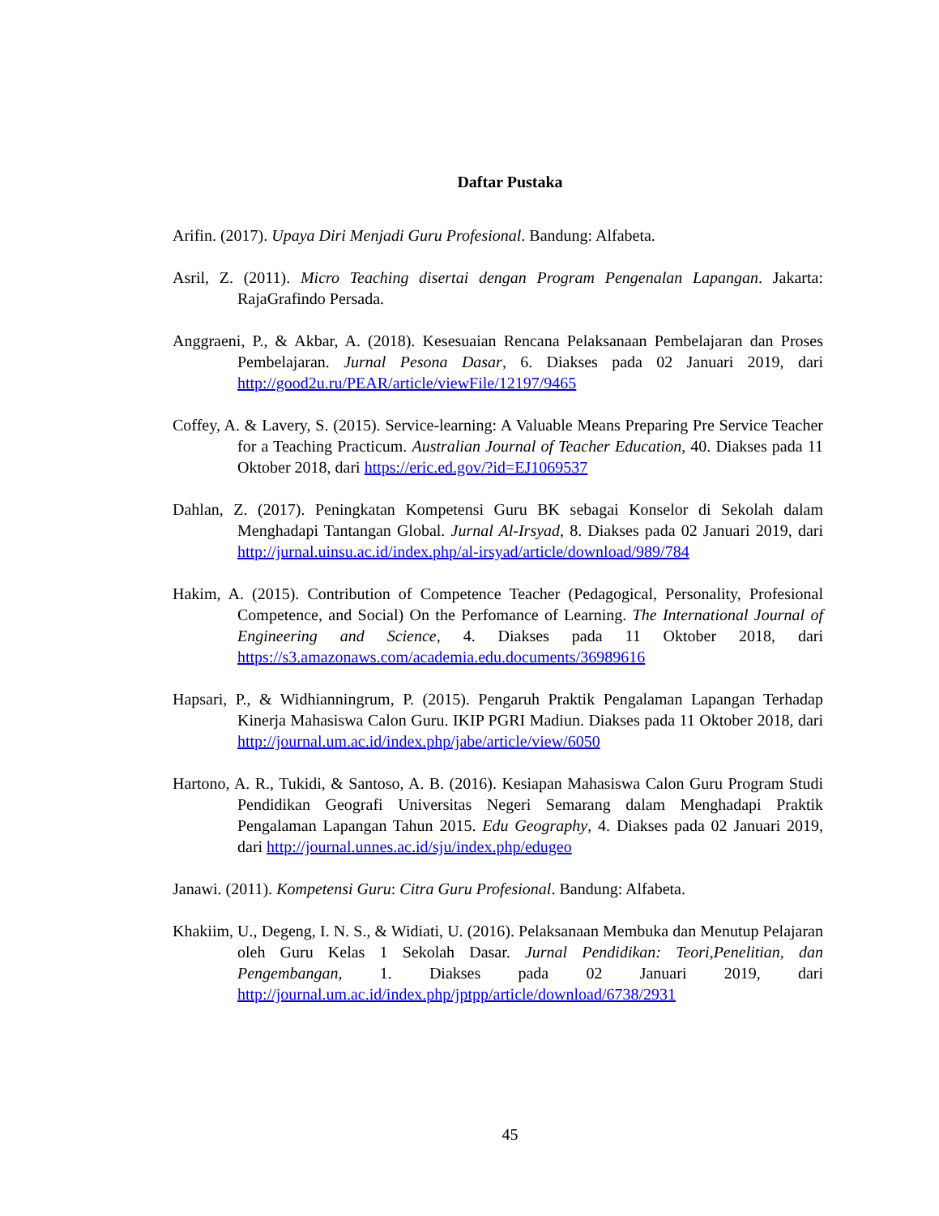Daftar Pustaka
Arifin. (2017). Upaya Diri Menjadi Guru Profesional. Bandung: Alfabeta.
Asril, Z. (2011). Micro Teaching disertai dengan Program Pengenalan Lapangan. Jakarta: RajaGrafindo Persada.
Anggraeni, P., & Akbar, A. (2018). Kesesuaian Rencana Pelaksanaan Pembelajaran dan Proses Pembelajaran. Jurnal Pesona Dasar, 6. Diakses pada 02 Januari 2019, dari http://good2u.ru/PEAR/article/viewFile/12197/9465
Coffey, A. & Lavery, S. (2015). Service-learning: A Valuable Means Preparing Pre Service Teacher for a Teaching Practicum. Australian Journal of Teacher Education, 40. Diakses pada 11 Oktober 2018, dari https://eric.ed.gov/?id=EJ1069537
Dahlan, Z. (2017). Peningkatan Kompetensi Guru BK sebagai Konselor di Sekolah dalam Menghadapi Tantangan Global. Jurnal Al-Irsyad, 8. Diakses pada 02 Januari 2019, dari http://jurnal.uinsu.ac.id/index.php/al-irsyad/article/download/989/784
Hakim, A. (2015). Contribution of Competence Teacher (Pedagogical, Personality, Profesional Competence, and Social) On the Perfomance of Learning. The International Journal of Engineering and Science, 4. Diakses pada 11 Oktober 2018, dari https://s3.amazonaws.com/academia.edu.documents/36989616
Hapsari, P., & Widhianningrum, P. (2015). Pengaruh Praktik Pengalaman Lapangan Terhadap Kinerja Mahasiswa Calon Guru. IKIP PGRI Madiun. Diakses pada 11 Oktober 2018, dari http://journal.um.ac.id/index.php/jabe/article/view/6050
Hartono, A. R., Tukidi, & Santoso, A. B. (2016). Kesiapan Mahasiswa Calon Guru Program Studi Pendidikan Geografi Universitas Negeri Semarang dalam Menghadapi Praktik Pengalaman Lapangan Tahun 2015. Edu Geography, 4. Diakses pada 02 Januari 2019, dari http://journal.unnes.ac.id/sju/index.php/edugeo
Janawi. (2011). Kompetensi Guru: Citra Guru Profesional. Bandung: Alfabeta.
Khakiim, U., Degeng, I. N. S., & Widiati, U. (2016). Pelaksanaan Membuka dan Menutup Pelajaran oleh Guru Kelas 1 Sekolah Dasar. Jurnal Pendidikan: Teori,Penelitian, dan Pengembangan, 1. Diakses pada 02 Januari 2019, dari http://journal.um.ac.id/index.php/jptpp/article/download/6738/2931
45